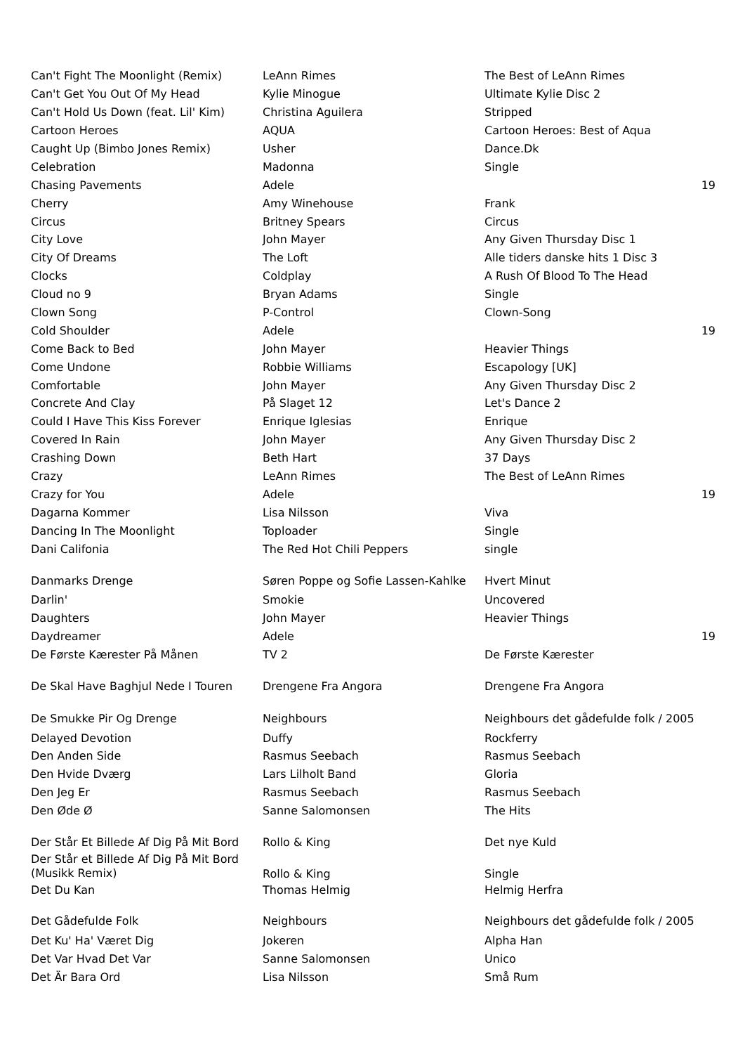| Can't Fight The Moonlight (Remix) | LeAnn Rimes | The Best of LeAnn Rimes | |
| Can't Get You Out Of My Head | Kylie Minogue | Ultimate Kylie Disc 2 | |
| Can't Hold Us Down (feat. Lil' Kim) | Christina Aguilera | Stripped | |
| Cartoon Heroes | AQUA | Cartoon Heroes: Best of Aqua | |
| Caught Up (Bimbo Jones Remix) | Usher | Dance.Dk | |
| Celebration | Madonna | Single | |
| Chasing Pavements | Adele | | 19 |
| Cherry | Amy Winehouse | Frank | |
| Circus | Britney Spears | Circus | |
| City Love | John Mayer | Any Given Thursday Disc 1 | |
| City Of Dreams | The Loft | Alle tiders danske hits 1 Disc 3 | |
| Clocks | Coldplay | A Rush Of Blood To The Head | |
| Cloud no 9 | Bryan Adams | Single | |
| Clown Song | P-Control | Clown-Song | |
| Cold Shoulder | Adele | | 19 |
| Come Back to Bed | John Mayer | Heavier Things | |
| Come Undone | Robbie Williams | Escapology [UK] | |
| Comfortable | John Mayer | Any Given Thursday Disc 2 | |
| Concrete And Clay | På Slaget 12 | Let's Dance 2 | |
| Could I Have This Kiss Forever | Enrique Iglesias | Enrique | |
| Covered In Rain | John Mayer | Any Given Thursday Disc 2 | |
| Crashing Down | Beth Hart | 37 Days | |
| Crazy | LeAnn Rimes | The Best of LeAnn Rimes | |
| Crazy for You | Adele | | 19 |
| Dagarna Kommer | Lisa Nilsson | Viva | |
| Dancing In The Moonlight | Toploader | Single | |
| Dani Califonia | The Red Hot Chili Peppers | single | |
| Danmarks Drenge | Søren Poppe og Sofie Lassen-Kahlke | Hvert Minut | |
| Darlin' | Smokie | Uncovered | |
| Daughters | John Mayer | Heavier Things | |
| Daydreamer | Adele | | 19 |
| De Første Kærester På Månen | TV 2 | De Første Kærester | |
| De Skal Have Baghjul Nede I Touren | Drengene Fra Angora | Drengene Fra Angora | |
| De Smukke Pir Og Drenge | Neighbours | Neighbours det gådefulde folk / 2005 | |
| Delayed Devotion | Duffy | Rockferry | |
| Den Anden Side | Rasmus Seebach | Rasmus Seebach | |
| Den Hvide Dværg | Lars Lilholt Band | Gloria | |
| Den Jeg Er | Rasmus Seebach | Rasmus Seebach | |
| Den Øde Ø | Sanne Salomonsen | The Hits | |
| Der Står Et Billede Af Dig På Mit Bord | Rollo & King | Det nye Kuld | |
| Der Står et Billede Af Dig På Mit Bord (Musikk Remix) | Rollo & King | Single | |
| Det Du Kan | Thomas Helmig | Helmig Herfra | |
| Det Gådefulde Folk | Neighbours | Neighbours det gådefulde folk / 2005 | |
| Det Ku' Ha' Været Dig | Jokeren | Alpha Han | |
| Det Var Hvad Det Var | Sanne Salomonsen | Unico | |
| Det Är Bara Ord | Lisa Nilsson | Små Rum | |